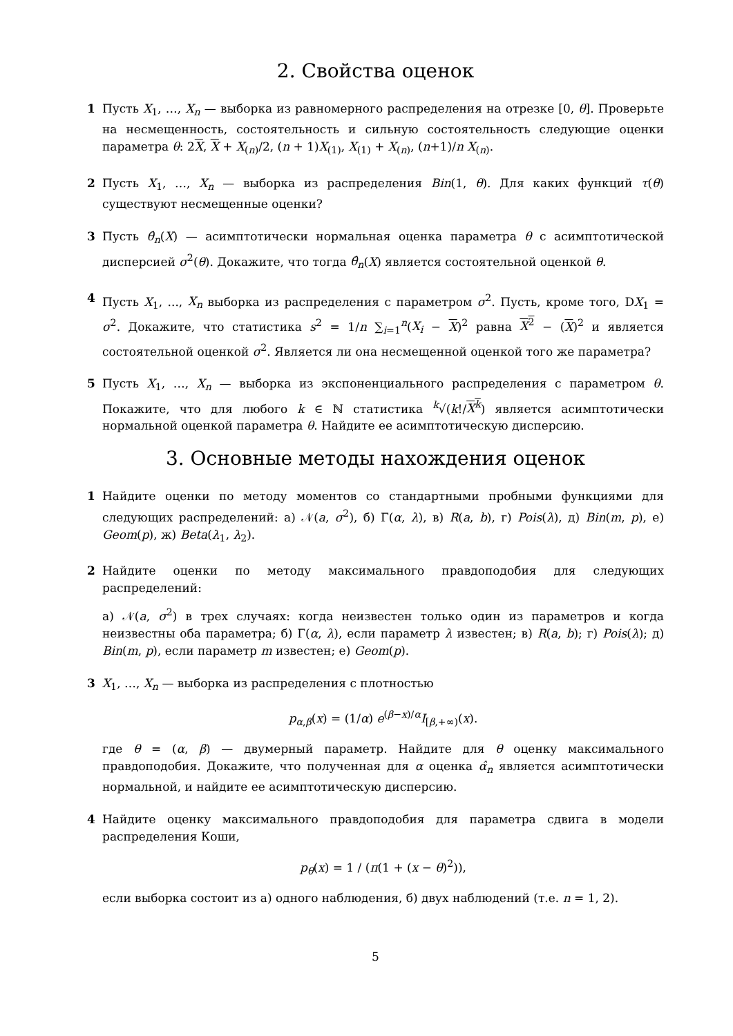2. Свойства оценок
1 Пусть X<sub>1</sub>, …, X<sub>n</sub> — выборка из равномерного распределения на отрезке [0, θ]. Проверьте на несмещенность, состоятельность и сильную состоятельность следующие оценки параметра θ: 2X, X + X<sub>(n)</sub>/2, (n + 1)X<sub>(1)</sub>, X<sub>(1)</sub> + X<sub>(n)</sub>, (n+1)/n X<sub>(n)</sub>.
2 Пусть X<sub>1</sub>, …, X<sub>n</sub> — выборка из распределения Bin(1, θ). Для каких функций τ(θ) существуют несмещенные оценки?
3 Пусть θ̂<sub>n</sub>(X) — асимптотически нормальная оценка параметра θ с асимптотической дисперсией σ<sup>2</sup>(θ). Докажите, что тогда θ̂<sub>n</sub>(X) является состоятельной оценкой θ.
4 Пусть X<sub>1</sub>, ..., X<sub>n</sub> выборка из распределения с параметром σ<sup>2</sup>. Пусть, кроме того, DX<sub>1</sub> = σ<sup>2</sup>. Докажите, что статистика s<sup>2</sup> = 1/n ∑<sub>i=1</sub><sup>n</sup>(X<sub>i</sub> − X)<sup>2</sup> равна X<sup>2</sup> − (X)<sup>2</sup> и является состоятельной оценкой σ<sup>2</sup>. Является ли она несмещенной оценкой того же параметра?
5 Пусть X<sub>1</sub>, …, X<sub>n</sub> — выборка из экспоненциального распределения с параметром θ. Покажите, что для любого k ∈ ℕ статистика <sup>k</sup>√(k!/X<sup>k</sup>) является асимптотически нормальной оценкой параметра θ. Найдите ее асимптотическую дисперсию.
3. Основные методы нахождения оценок
1 Найдите оценки по методу моментов со стандартными пробными функциями для следующих распределений: а) 𝒩(a, σ<sup>2</sup>), б) Γ(α, λ), в) R(a, b), г) Pois(λ), д) Bin(m, p), е) Geom(p), ж) Beta(λ<sub>1</sub>, λ<sub>2</sub>).
2 Найдите оценки по методу максимального правдоподобия для следующих распределений:
а) 𝒩(a, σ<sup>2</sup>) в трех случаях: когда неизвестен только один из параметров и когда неизвестны оба параметра; б) Γ(α, λ), если параметр λ известен; в) R(a, b); г) Pois(λ); д) Bin(m, p), если параметр m известен; е) Geom(p).
3 X<sub>1</sub>, …, X<sub>n</sub> — выборка из распределения с плотностью
p<sub>α,β</sub>(x) = (1/α) e<sup>(β−x)/α</sup>I<sub>[β,+∞)</sub>(x).
где θ = (α, β) — двумерный параметр. Найдите для θ оценку максимального правдоподобия. Докажите, что полученная для α оценка α̂<sub>n</sub> является асимптотически нормальной, и найдите ее асимптотическую дисперсию.
4 Найдите оценку максимального правдоподобия для параметра сдвига в модели распределения Коши,
p<sub>θ</sub>(x) = 1 / (π(1 + (x − θ)<sup>2</sup>)),
если выборка состоит из а) одного наблюдения, б) двух наблюдений (т.е. n = 1, 2).
5